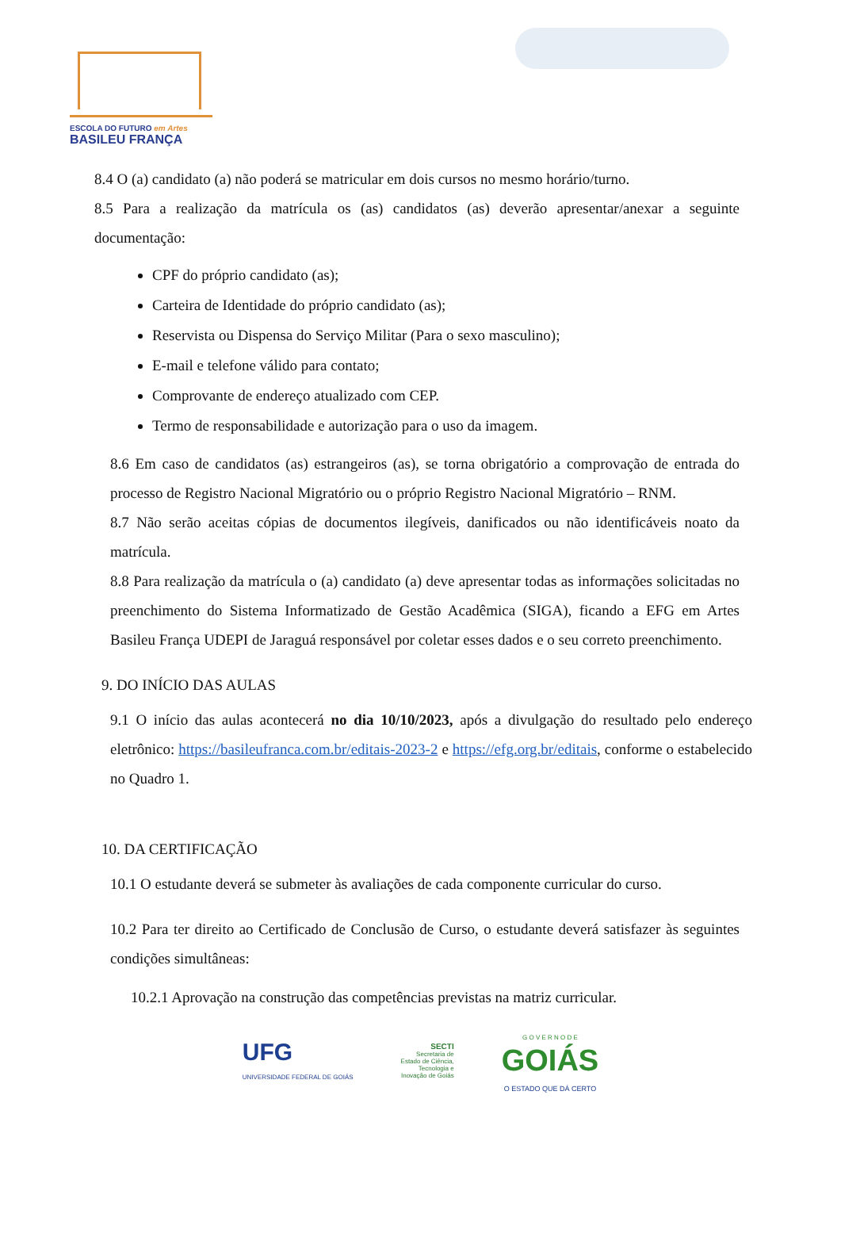ESCOLA DO FUTURO em Artes
BASILEU FRANÇA
8.4 O (a) candidato (a) não poderá se matricular em dois cursos no mesmo horário/turno.
8.5 Para a realização da matrícula os (as) candidatos (as) deverão apresentar/anexar a seguinte documentação:
CPF do próprio candidato (as);
Carteira de Identidade do próprio candidato (as);
Reservista ou Dispensa do Serviço Militar (Para o sexo masculino);
E-mail e telefone válido para contato;
Comprovante de endereço atualizado com CEP.
Termo de responsabilidade e autorização para o uso da imagem.
8.6 Em caso de candidatos (as) estrangeiros (as), se torna obrigatório a comprovação de entrada do processo de Registro Nacional Migratório ou o próprio Registro Nacional Migratório – RNM.
8.7 Não serão aceitas cópias de documentos ilegíveis, danificados ou não identificáveis noato da matrícula.
8.8 Para realização da matrícula o (a) candidato (a) deve apresentar todas as informações solicitadas no preenchimento do Sistema Informatizado de Gestão Acadêmica (SIGA), ficando a EFG em Artes Basileu França UDEPI de Jaraguá responsável por coletar esses dados e o seu correto preenchimento.
9. DO INÍCIO DAS AULAS
9.1 O início das aulas acontecerá no dia 10/10/2023, após a divulgação do resultado pelo endereço eletrônico: https://basileufranca.com.br/editais-2023-2 e https://efg.org.br/editais, conforme o estabelecido no Quadro 1.
10. DA CERTIFICAÇÃO
10.1 O estudante deverá se submeter às avaliações de cada componente curricular do curso.
10.2 Para ter direito ao Certificado de Conclusão de Curso, o estudante deverá satisfazer às seguintes condições simultâneas:
10.2.1 Aprovação na construção das competências previstas na matriz curricular.
UFG
UNIVERSIDADE FEDERAL DE GOIÁS
SECTI
Secretaria de
Estado de Ciência,
Tecnologia e
Inovação de Goiás
G O V E R N O D E
GOIÁS
O ESTADO QUE DÁ CERTO